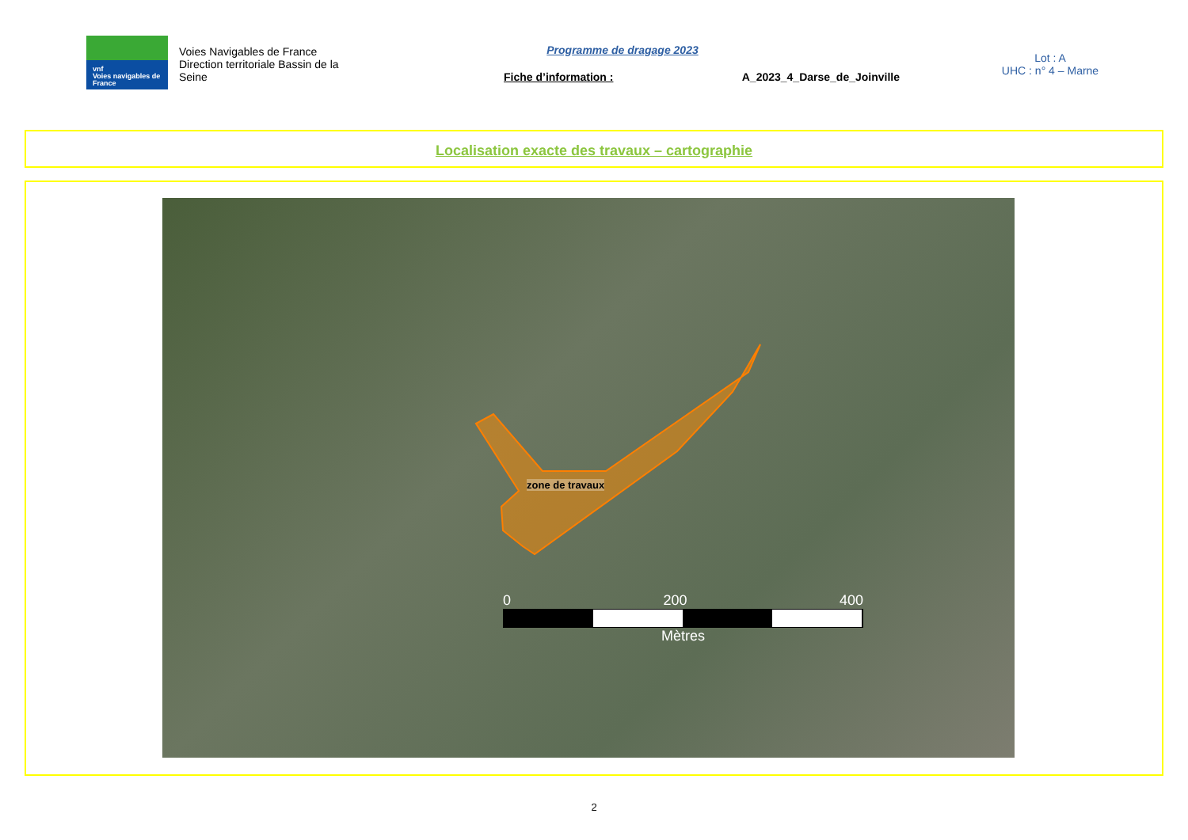vnf
Voies navigables de France
Voies Navigables de France Direction territoriale Bassin de la Seine
Programme de dragage 2023
Fiche d’information : A_2023_4_Darse_de_Joinville
Lot : A
UHC : n° 4 – Marne
Localisation exacte des travaux – cartographie
zone de travaux
0 200 400
Mètres
2